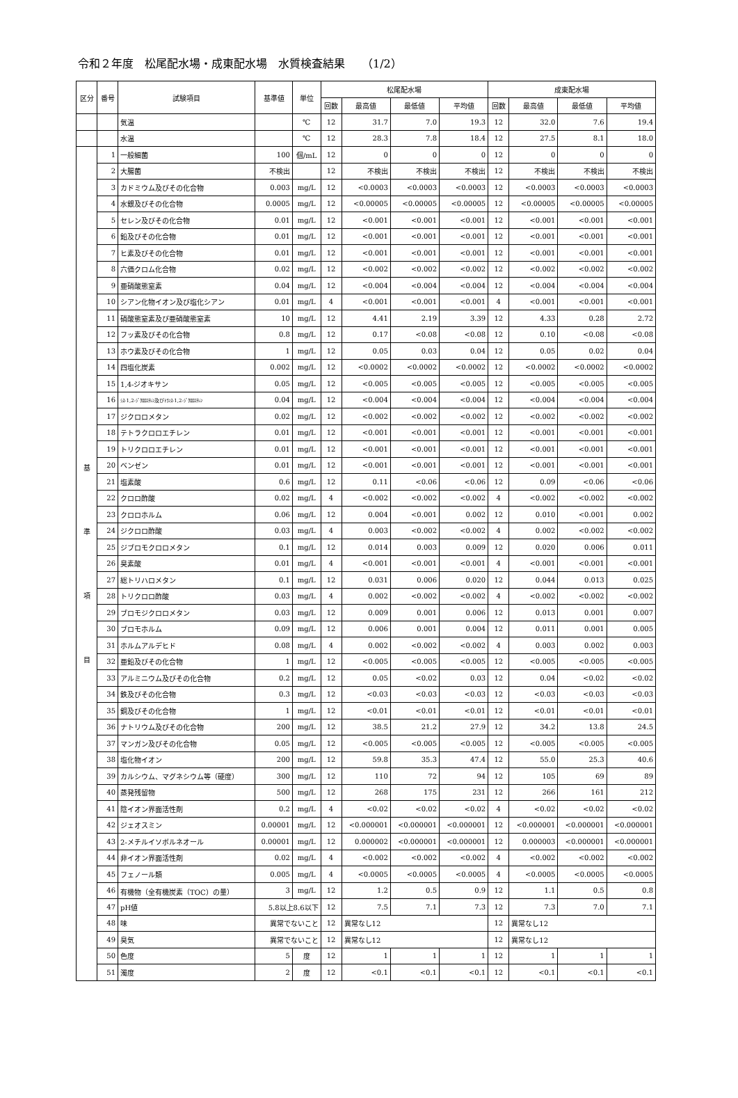令和２年度　松尾配水場・成東配水場　水質検査結果　　（1/2）
| 区分 | 番号 | 試験項目 | 基準値 | 単位 | 松尾配水場 | | | | 成東配水場 | | | |
| --- | --- | --- | --- | --- | --- | --- | --- | --- | --- | --- | --- | --- |
| | | | | | 回数 | 最高値 | 最低値 | 平均値 | 回数 | 最高値 | 最低値 | 平均値 |
| | | 気温 | | ℃ | 12 | 31.7 | 7.0 | 19.3 | 12 | 32.0 | 7.6 | 19.4 |
| | | 水温 | | ℃ | 12 | 28.3 | 7.8 | 18.4 | 12 | 27.5 | 8.1 | 18.0 |
| 基 準 項 目 | 1 | 一般細菌 | 100 | 個/mL | 12 | 0 | 0 | 0 | 12 | 0 | 0 | 0 |
| | 2 | 大腸菌 | 不検出 | | 12 | 不検出 | 不検出 | 不検出 | 12 | 不検出 | 不検出 | 不検出 |
| | 3 | カドミウム及びその化合物 | 0.003 | mg/L | 12 | <0.0003 | <0.0003 | <0.0003 | 12 | <0.0003 | <0.0003 | <0.0003 |
| | 4 | 水銀及びその化合物 | 0.0005 | mg/L | 12 | <0.00005 | <0.00005 | <0.00005 | 12 | <0.00005 | <0.00005 | <0.00005 |
| | 5 | セレン及びその化合物 | 0.01 | mg/L | 12 | <0.001 | <0.001 | <0.001 | 12 | <0.001 | <0.001 | <0.001 |
| | 6 | 鉛及びその化合物 | 0.01 | mg/L | 12 | <0.001 | <0.001 | <0.001 | 12 | <0.001 | <0.001 | <0.001 |
| | 7 | ヒ素及びその化合物 | 0.01 | mg/L | 12 | <0.001 | <0.001 | <0.001 | 12 | <0.001 | <0.001 | <0.001 |
| | 8 | 六価クロム化合物 | 0.02 | mg/L | 12 | <0.002 | <0.002 | <0.002 | 12 | <0.002 | <0.002 | <0.002 |
| | 9 | 亜硝酸態窒素 | 0.04 | mg/L | 12 | <0.004 | <0.004 | <0.004 | 12 | <0.004 | <0.004 | <0.004 |
| | 10 | シアン化物イオン及び塩化シアン | 0.01 | mg/L | 4 | <0.001 | <0.001 | <0.001 | 4 | <0.001 | <0.001 | <0.001 |
| | 11 | 硝酸態窒素及び亜硝酸態窒素 | 10 | mg/L | 12 | 4.41 | 2.19 | 3.39 | 12 | 4.33 | 0.28 | 2.72 |
| | 12 | フッ素及びその化合物 | 0.8 | mg/L | 12 | 0.17 | <0.08 | <0.08 | 12 | 0.10 | <0.08 | <0.08 |
| | 13 | ホウ素及びその化合物 | 1 | mg/L | 12 | 0.05 | 0.03 | 0.04 | 12 | 0.05 | 0.02 | 0.04 |
| | 14 | 四塩化炭素 | 0.002 | mg/L | 12 | <0.0002 | <0.0002 | <0.0002 | 12 | <0.0002 | <0.0002 | <0.0002 |
| | 15 | 1,4-ジオキサン | 0.05 | mg/L | 12 | <0.005 | <0.005 | <0.005 | 12 | <0.005 | <0.005 | <0.005 |
| | 16 | ｼｽ-1,2-ｼﾞｸﾛﾛｴﾁﾚﾝ及びﾄﾗﾝｽ-1,2-ｼﾞｸﾛﾛｴﾁﾚﾝ | 0.04 | mg/L | 12 | <0.004 | <0.004 | <0.004 | 12 | <0.004 | <0.004 | <0.004 |
| | 17 | ジクロロメタン | 0.02 | mg/L | 12 | <0.002 | <0.002 | <0.002 | 12 | <0.002 | <0.002 | <0.002 |
| | 18 | テトラクロロエチレン | 0.01 | mg/L | 12 | <0.001 | <0.001 | <0.001 | 12 | <0.001 | <0.001 | <0.001 |
| | 19 | トリクロロエチレン | 0.01 | mg/L | 12 | <0.001 | <0.001 | <0.001 | 12 | <0.001 | <0.001 | <0.001 |
| | 20 | ベンゼン | 0.01 | mg/L | 12 | <0.001 | <0.001 | <0.001 | 12 | <0.001 | <0.001 | <0.001 |
| | 21 | 塩素酸 | 0.6 | mg/L | 12 | 0.11 | <0.06 | <0.06 | 12 | 0.09 | <0.06 | <0.06 |
| | 22 | クロロ酢酸 | 0.02 | mg/L | 4 | <0.002 | <0.002 | <0.002 | 4 | <0.002 | <0.002 | <0.002 |
| | 23 | クロロホルム | 0.06 | mg/L | 12 | 0.004 | <0.001 | 0.002 | 12 | 0.010 | <0.001 | 0.002 |
| | 24 | ジクロロ酢酸 | 0.03 | mg/L | 4 | 0.003 | <0.002 | <0.002 | 4 | 0.002 | <0.002 | <0.002 |
| | 25 | ジブロモクロロメタン | 0.1 | mg/L | 12 | 0.014 | 0.003 | 0.009 | 12 | 0.020 | 0.006 | 0.011 |
| | 26 | 臭素酸 | 0.01 | mg/L | 4 | <0.001 | <0.001 | <0.001 | 4 | <0.001 | <0.001 | <0.001 |
| | 27 | 総トリハロメタン | 0.1 | mg/L | 12 | 0.031 | 0.006 | 0.020 | 12 | 0.044 | 0.013 | 0.025 |
| | 28 | トリクロロ酢酸 | 0.03 | mg/L | 4 | 0.002 | <0.002 | <0.002 | 4 | <0.002 | <0.002 | <0.002 |
| | 29 | ブロモジクロロメタン | 0.03 | mg/L | 12 | 0.009 | 0.001 | 0.006 | 12 | 0.013 | 0.001 | 0.007 |
| | 30 | ブロモホルム | 0.09 | mg/L | 12 | 0.006 | 0.001 | 0.004 | 12 | 0.011 | 0.001 | 0.005 |
| | 31 | ホルムアルデヒド | 0.08 | mg/L | 4 | 0.002 | <0.002 | <0.002 | 4 | 0.003 | 0.002 | 0.003 |
| | 32 | 亜鉛及びその化合物 | 1 | mg/L | 12 | <0.005 | <0.005 | <0.005 | 12 | <0.005 | <0.005 | <0.005 |
| | 33 | アルミニウム及びその化合物 | 0.2 | mg/L | 12 | 0.05 | <0.02 | 0.03 | 12 | 0.04 | <0.02 | <0.02 |
| | 34 | 鉄及びその化合物 | 0.3 | mg/L | 12 | <0.03 | <0.03 | <0.03 | 12 | <0.03 | <0.03 | <0.03 |
| | 35 | 銅及びその化合物 | 1 | mg/L | 12 | <0.01 | <0.01 | <0.01 | 12 | <0.01 | <0.01 | <0.01 |
| | 36 | ナトリウム及びその化合物 | 200 | mg/L | 12 | 38.5 | 21.2 | 27.9 | 12 | 34.2 | 13.8 | 24.5 |
| | 37 | マンガン及びその化合物 | 0.05 | mg/L | 12 | <0.005 | <0.005 | <0.005 | 12 | <0.005 | <0.005 | <0.005 |
| | 38 | 塩化物イオン | 200 | mg/L | 12 | 59.8 | 35.3 | 47.4 | 12 | 55.0 | 25.3 | 40.6 |
| | 39 | カルシウム、マグネシウム等（硬度） | 300 | mg/L | 12 | 110 | 72 | 94 | 12 | 105 | 69 | 89 |
| | 40 | 蒸発残留物 | 500 | mg/L | 12 | 268 | 175 | 231 | 12 | 266 | 161 | 212 |
| | 41 | 陰イオン界面活性剤 | 0.2 | mg/L | 4 | <0.02 | <0.02 | <0.02 | 4 | <0.02 | <0.02 | <0.02 |
| | 42 | ジェオスミン | 0.00001 | mg/L | 12 | <0.000001 | <0.000001 | <0.000001 | 12 | <0.000001 | <0.000001 | <0.000001 |
| | 43 | 2-メチルイソボルネオール | 0.00001 | mg/L | 12 | 0.000002 | <0.000001 | <0.000001 | 12 | 0.000003 | <0.000001 | <0.000001 |
| | 44 | 非イオン界面活性剤 | 0.02 | mg/L | 4 | <0.002 | <0.002 | <0.002 | 4 | <0.002 | <0.002 | <0.002 |
| | 45 | フェノール類 | 0.005 | mg/L | 4 | <0.0005 | <0.0005 | <0.0005 | 4 | <0.0005 | <0.0005 | <0.0005 |
| | 46 | 有機物（全有機炭素（TOC）の量） | 3 | mg/L | 12 | 1.2 | 0.5 | 0.9 | 12 | 1.1 | 0.5 | 0.8 |
| | 47 | pH値 | 5.8以上8.6以下 | | 12 | 7.5 | 7.1 | 7.3 | 12 | 7.3 | 7.0 | 7.1 |
| | 48 | 味 | 異常でないこと | | 12 | 異常なし12 | | | 12 | 異常なし12 | | |
| | 49 | 臭気 | 異常でないこと | | 12 | 異常なし12 | | | 12 | 異常なし12 | | |
| | 50 | 色度 | 5 | 度 | 12 | 1 | 1 | 1 | 12 | 1 | 1 | 1 |
| | 51 | 濁度 | 2 | 度 | 12 | <0.1 | <0.1 | <0.1 | 12 | <0.1 | <0.1 | <0.1 |